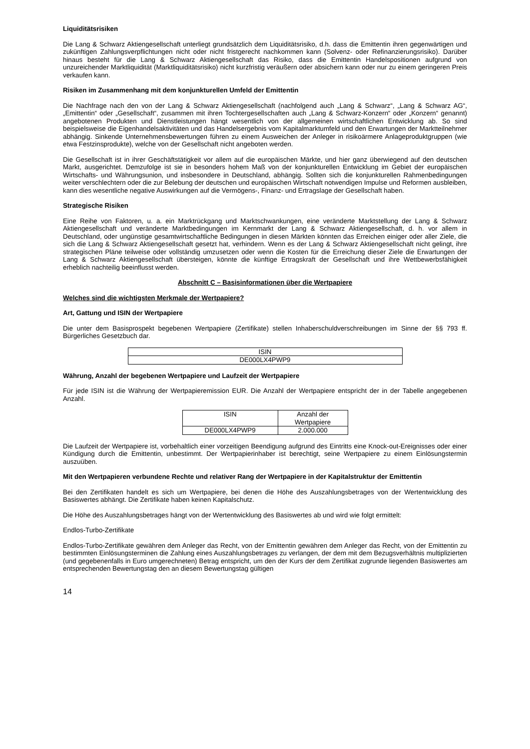Liquiditätsrisiken
Die Lang & Schwarz Aktiengesellschaft unterliegt grundsätzlich dem Liquiditätsrisiko, d.h. dass die Emittentin ihren gegenwärtigen und zukünftigen Zahlungsverpflichtungen nicht oder nicht fristgerecht nachkommen kann (Solvenz- oder Refinanzierungsrisiko). Darüber hinaus besteht für die Lang & Schwarz Aktiengesellschaft das Risiko, dass die Emittentin Handelspositionen aufgrund von unzureichender Marktliquidität (Marktliquiditätsrisiko) nicht kurzfristig veräußern oder absichern kann oder nur zu einem geringeren Preis verkaufen kann.
Risiken im Zusammenhang mit dem konjunkturellen Umfeld der Emittentin
Die Nachfrage nach den von der Lang & Schwarz Aktiengesellschaft (nachfolgend auch „Lang & Schwarz“, „Lang & Schwarz AG“, „Emittentin“ oder „Gesellschaft“, zusammen mit ihren Tochtergesellschaften auch „Lang & Schwarz-Konzern“ oder „Konzern“ genannt) angebotenen Produkten und Dienstleistungen hängt wesentlich von der allgemeinen wirtschaftlichen Entwicklung ab. So sind beispielsweise die Eigenhandelsaktivitäten und das Handelsergebnis vom Kapitalmarktumfeld und den Erwartungen der Marktteilnehmer abhängig. Sinkende Unternehmensbewertungen führen zu einem Ausweichen der Anleger in risikoärmere Anlageproduktgruppen (wie etwa Festzinsprodukte), welche von der Gesellschaft nicht angeboten werden.
Die Gesellschaft ist in ihrer Geschäftstätigkeit vor allem auf die europäischen Märkte, und hier ganz überwiegend auf den deutschen Markt, ausgerichtet. Demzufolge ist sie in besonders hohem Maß von der konjunkturellen Entwicklung im Gebiet der europäischen Wirtschafts- und Währungsunion, und insbesondere in Deutschland, abhängig. Sollten sich die konjunkturellen Rahmenbedingungen weiter verschlechtern oder die zur Belebung der deutschen und europäischen Wirtschaft notwendigen Impulse und Reformen ausbleiben, kann dies wesentliche negative Auswirkungen auf die Vermögens-, Finanz- und Ertragslage der Gesellschaft haben.
Strategische Risiken
Eine Reihe von Faktoren, u. a. ein Marktrückgang und Marktschwankungen, eine veränderte Marktstellung der Lang & Schwarz Aktiengesellschaft und veränderte Marktbedingungen im Kernmarkt der Lang & Schwarz Aktiengesellschaft, d. h. vor allem in Deutschland, oder ungünstige gesamtwirtschaftliche Bedingungen in diesen Märkten könnten das Erreichen einiger oder aller Ziele, die sich die Lang & Schwarz Aktiengesellschaft gesetzt hat, verhindern. Wenn es der Lang & Schwarz Aktiengesellschaft nicht gelingt, ihre strategischen Pläne teilweise oder vollständig umzusetzen oder wenn die Kosten für die Erreichung dieser Ziele die Erwartungen der Lang & Schwarz Aktiengesellschaft übersteigen, könnte die künftige Ertragskraft der Gesellschaft und ihre Wettbewerbsfähigkeit erheblich nachteilig beeinflusst werden.
Abschnitt C – Basisinformationen über die Wertpapiere
Welches sind die wichtigsten Merkmale der Wertpapiere?
Art, Gattung und ISIN der Wertpapiere
Die unter dem Basisprospekt begebenen Wertpapiere (Zertifikate) stellen Inhaberschuldverschreibungen im Sinne der §§ 793 ff. Bürgerliches Gesetzbuch dar.
| ISIN |
| DE000LX4PWP9 |
Währung, Anzahl der begebenen Wertpapiere und Laufzeit der Wertpapiere
Für jede ISIN ist die Währung der Wertpapieremission EUR. Die Anzahl der Wertpapiere entspricht der in der Tabelle angegebenen Anzahl.
| ISIN | Anzahl der Wertpapiere |
| DE000LX4PWP9 | 2.000.000 |
Die Laufzeit der Wertpapiere ist, vorbehaltlich einer vorzeitigen Beendigung aufgrund des Eintritts eine Knock-out-Ereignisses oder einer Kündigung durch die Emittentin, unbestimmt. Der Wertpapierinhaber ist berechtigt, seine Wertpapiere zu einem Einlösungstermin auszuüben.
Mit den Wertpapieren verbundene Rechte und relativer Rang der Wertpapiere in der Kapitalstruktur der Emittentin
Bei den Zertifikaten handelt es sich um Wertpapiere, bei denen die Höhe des Auszahlungsbetrages von der Wertentwicklung des Basiswertes abhängt. Die Zertifikate haben keinen Kapitalschutz.
Die Höhe des Auszahlungsbetrages hängt von der Wertentwicklung des Basiswertes ab und wird wie folgt ermittelt:
Endlos-Turbo-Zertifikate
Endlos-Turbo-Zertifikate gewähren dem Anleger das Recht, von der Emittentin gewähren dem Anleger das Recht, von der Emittentin zu bestimmten Einlösungsterminen die Zahlung eines Auszahlungsbetrages zu verlangen, der dem mit dem Bezugsverhältnis multiplizierten (und gegebenenfalls in Euro umgerechneten) Betrag entspricht, um den der Kurs der dem Zertifikat zugrunde liegenden Basiswertes am entsprechenden Bewertungstag den an diesem Bewertungstag gültigen
14